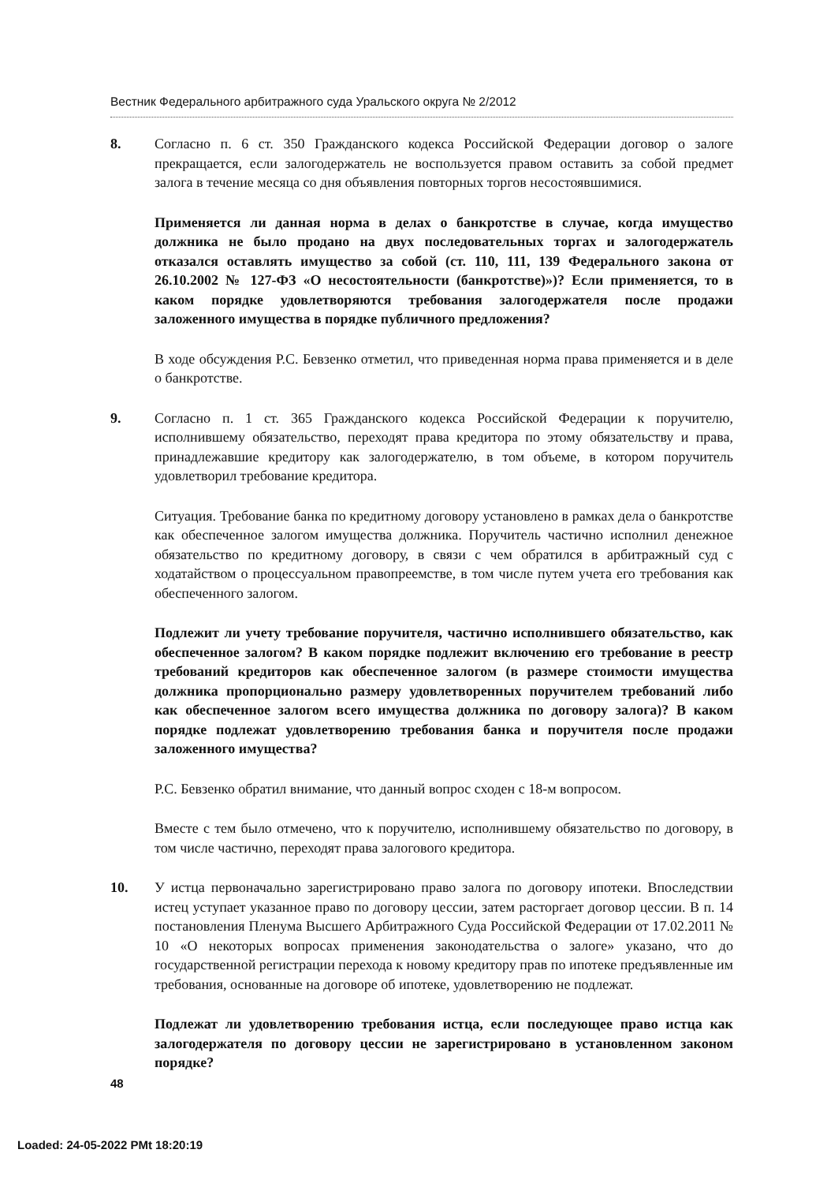Вестник Федерального арбитражного суда Уральского округа № 2/2012
8. Согласно п. 6 ст. 350 Гражданского кодекса Российской Федерации договор о залоге прекращается, если залогодержатель не воспользуется правом оставить за собой предмет залога в течение месяца со дня объявления повторных торгов несостоявшимися.
Применяется ли данная норма в делах о банкротстве в случае, когда имущество должника не было продано на двух последовательных торгах и залогодержатель отказался оставлять имущество за собой (ст. 110, 111, 139 Федерального закона от 26.10.2002 № 127-ФЗ «О несостоятельности (банкротстве)»)? Если применяется, то в каком порядке удовлетворяются требования залогодержателя после продажи заложенного имущества в порядке публичного предложения?
В ходе обсуждения Р.С. Бевзенко отметил, что приведенная норма права применяется и в деле о банкротстве.
9. Согласно п. 1 ст. 365 Гражданского кодекса Российской Федерации к поручителю, исполнившему обязательство, переходят права кредитора по этому обязательству и права, принадлежавшие кредитору как залогодержателю, в том объеме, в котором поручитель удовлетворил требование кредитора.
Ситуация. Требование банка по кредитному договору установлено в рамках дела о банкротстве как обеспеченное залогом имущества должника. Поручитель частично исполнил денежное обязательство по кредитному договору, в связи с чем обратился в арбитражный суд с ходатайством о процессуальном правопреемстве, в том числе путем учета его требования как обеспеченного залогом.
Подлежит ли учету требование поручителя, частично исполнившего обязательство, как обеспеченное залогом? В каком порядке подлежит включению его требование в реестр требований кредиторов как обеспеченное залогом (в размере стоимости имущества должника пропорционально размеру удовлетворенных поручителем требований либо как обеспеченное залогом всего имущества должника по договору залога)? В каком порядке подлежат удовлетворению требования банка и поручителя после продажи заложенного имущества?
Р.С. Бевзенко обратил внимание, что данный вопрос сходен с 18-м вопросом.
Вместе с тем было отмечено, что к поручителю, исполнившему обязательство по договору, в том числе частично, переходят права залогового кредитора.
10. У истца первоначально зарегистрировано право залога по договору ипотеки. Впоследствии истец уступает указанное право по договору цессии, затем расторгает договор цессии. В п. 14 постановления Пленума Высшего Арбитражного Суда Российской Федерации от 17.02.2011 № 10 «О некоторых вопросах применения законодательства о залоге» указано, что до государственной регистрации перехода к новому кредитору прав по ипотеке предъявленные им требования, основанные на договоре об ипотеке, удовлетворению не подлежат.
Подлежат ли удовлетворению требования истца, если последующее право истца как залогодержателя по договору цессии не зарегистрировано в установленном законом порядке?
48
Loaded: 24-05-2022 PMt 18:20:19